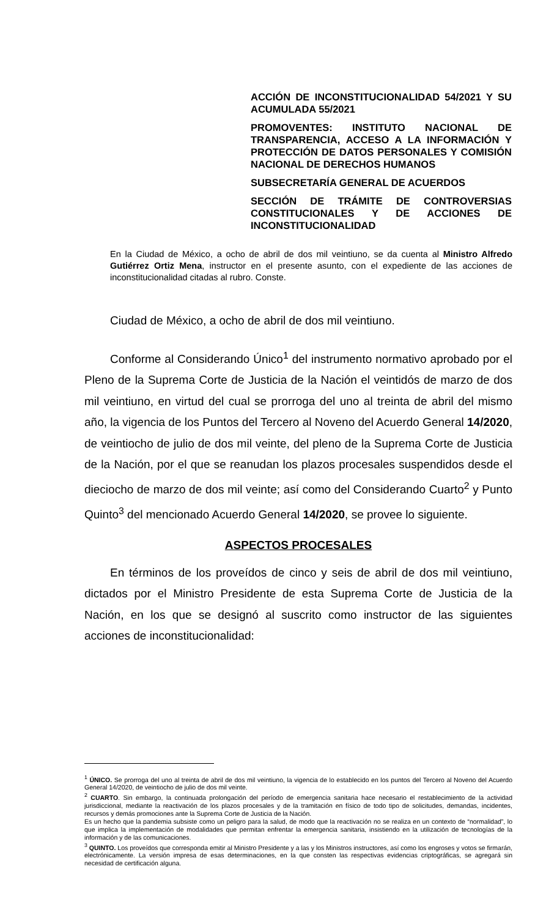ACCIÓN DE INCONSTITUCIONALIDAD 54/2021 Y SU ACUMULADA 55/2021
PROMOVENTES: INSTITUTO NACIONAL DE TRANSPARENCIA, ACCESO A LA INFORMACIÓN Y PROTECCIÓN DE DATOS PERSONALES Y COMISIÓN NACIONAL DE DERECHOS HUMANOS
SUBSECRETARÍA GENERAL DE ACUERDOS
SECCIÓN DE TRÁMITE DE CONTROVERSIAS CONSTITUCIONALES Y DE ACCIONES DE INCONSTITUCIONALIDAD
En la Ciudad de México, a ocho de abril de dos mil veintiuno, se da cuenta al Ministro Alfredo Gutiérrez Ortiz Mena, instructor en el presente asunto, con el expediente de las acciones de inconstitucionalidad citadas al rubro. Conste.
Ciudad de México, a ocho de abril de dos mil veintiuno.
Conforme al Considerando Único<sup>1</sup> del instrumento normativo aprobado por el Pleno de la Suprema Corte de Justicia de la Nación el veintidós de marzo de dos mil veintiuno, en virtud del cual se prorroga del uno al treinta de abril del mismo año, la vigencia de los Puntos del Tercero al Noveno del Acuerdo General 14/2020, de veintiocho de julio de dos mil veinte, del pleno de la Suprema Corte de Justicia de la Nación, por el que se reanudan los plazos procesales suspendidos desde el dieciocho de marzo de dos mil veinte; así como del Considerando Cuarto<sup>2</sup> y Punto Quinto<sup>3</sup> del mencionado Acuerdo General 14/2020, se provee lo siguiente.
ASPECTOS PROCESALES
En términos de los proveídos de cinco y seis de abril de dos mil veintiuno, dictados por el Ministro Presidente de esta Suprema Corte de Justicia de la Nación, en los que se designó al suscrito como instructor de las siguientes acciones de inconstitucionalidad:
<sup>1</sup> ÚNICO. Se prorroga del uno al treinta de abril de dos mil veintiuno, la vigencia de lo establecido en los puntos del Tercero al Noveno del Acuerdo General 14/2020, de veintiocho de julio de dos mil veinte.
<sup>2</sup> CUARTO. Sin embargo, la continuada prolongación del período de emergencia sanitaria hace necesario el restablecimiento de la actividad jurisdiccional, mediante la reactivación de los plazos procesales y de la tramitación en físico de todo tipo de solicitudes, demandas, incidentes, recursos y demás promociones ante la Suprema Corte de Justicia de la Nación.
Es un hecho que la pandemia subsiste como un peligro para la salud, de modo que la reactivación no se realiza en un contexto de “normalidad”, lo que implica la implementación de modalidades que permitan enfrentar la emergencia sanitaria, insistiendo en la utilización de tecnologías de la información y de las comunicaciones.
<sup>3</sup> QUINTO. Los proveídos que corresponda emitir al Ministro Presidente y a las y los Ministros instructores, así como los engroses y votos se firmarán, electrónicamente. La versión impresa de esas determinaciones, en la que consten las respectivas evidencias criptográficas, se agregará sin necesidad de certificación alguna.